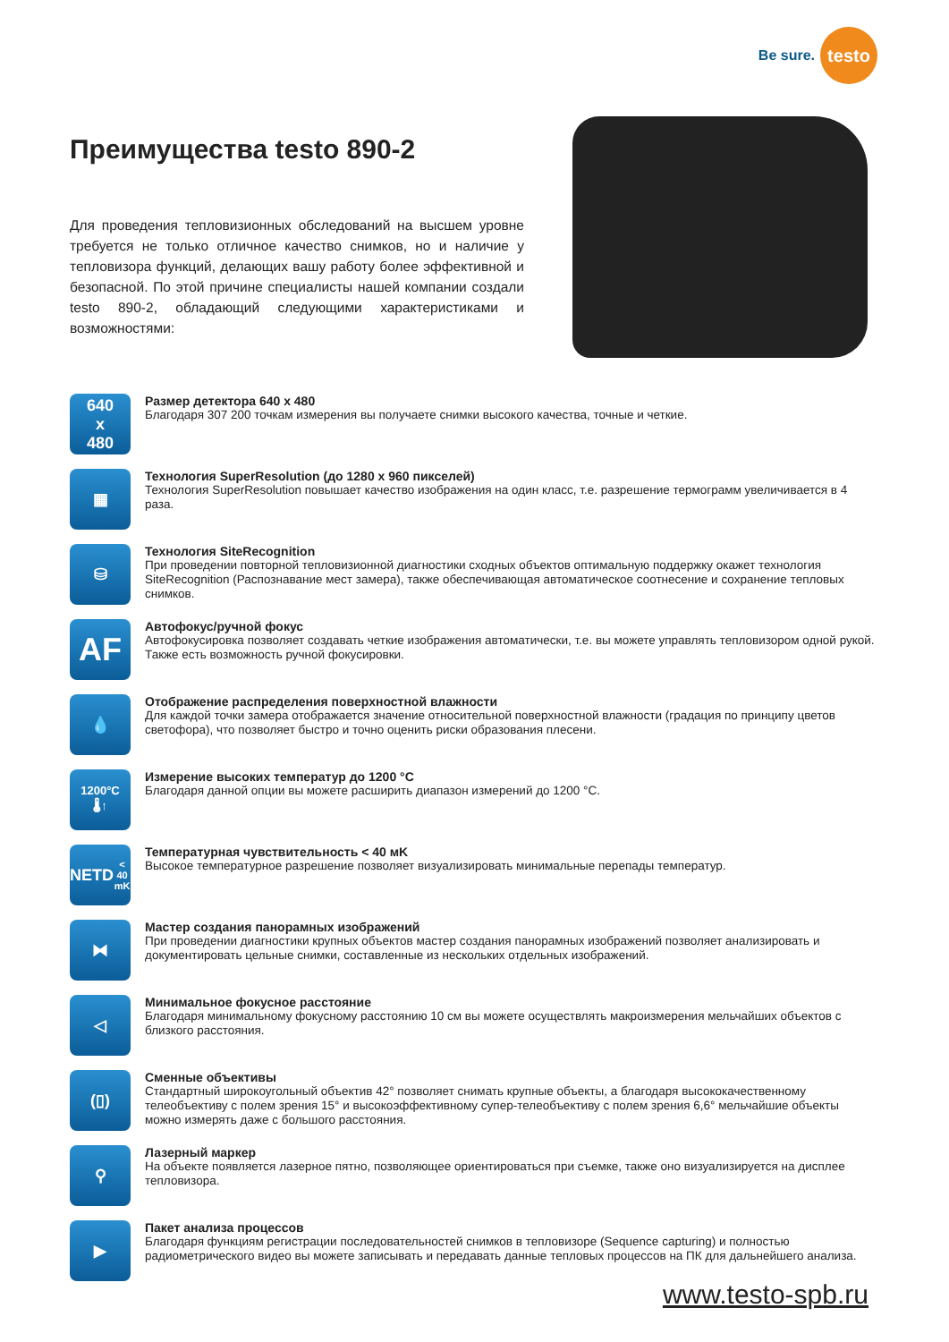Be sure.
testo
Преимущества testo 890-2
Для проведения тепловизионных обследований на высшем уровне требуется не только отличное качество снимков, но и наличие у тепловизора функций, делающих вашу работу более эффективной и безопасной. По этой причине специалисты нашей компании создали testo 890-2, обладающий следующими характеристиками и возможностями:
640
x
480
Размер детектора 640 x 480
Благодаря 307 200 точкам измерения вы получаете снимки высокого качества, точные и четкие.
▦
Технология SuperResolution (до 1280 x 960 пикселей)
Технология SuperResolution повышает качество изображения на один класс, т.е. разрешение термограмм увеличивается в 4 раза.
⛁
Технология SiteRecognition
При проведении повторной тепловизионной диагностики сходных объектов оптимальную поддержку окажет технология SiteRecognition (Распознавание мест замера), также обеспечивающая автоматическое соотнесение и сохранение тепловых снимков.
AF
Автофокус/ручной фокус
Автофокусировка позволяет создавать четкие изображения автоматически, т.е. вы можете управлять тепловизором одной рукой.
Также есть возможность ручной фокусировки.
💧
Отображение распределения поверхностной влажности
Для каждой точки замера отображается значение относительной поверхностной влажности (градация по принципу цветов светофора), что позволяет быстро и точно оценить риски образования плесени.
1200°C
🌡↑
Измерение высоких температур до 1200 °C
Благодаря данной опции вы можете расширить диапазон измерений до 1200 °C.
NETD
< 40 mK
Температурная чувствительность < 40 мK
Высокое температурное разрешение позволяет визуализировать минимальные перепады температур.
⧓
Мастер создания панорамных изображений
При проведении диагностики крупных объектов мастер создания панорамных изображений позволяет анализировать и документировать цельные снимки, составленные из нескольких отдельных изображений.
◁
Минимальное фокусное расстояние
Благодаря минимальному фокусному расстоянию 10 см вы можете осуществлять макроизмерения мельчайших объектов с близкого расстояния.
(▯)
Сменные объективы
Стандартный широкоугольный объектив 42° позволяет снимать крупные объекты, а благодаря высококачественному телеобъективу с полем зрения 15° и высокоэффективному супер-телеобъективу с полем зрения 6,6° мельчайшие объекты можно измерять даже с большого расстояния.
⚲
Лазерный маркер
На объекте появляется лазерное пятно, позволяющее ориентироваться при съемке, также оно визуализируется на дисплее тепловизора.
▶
Пакет анализа процессов
Благодаря функциям регистрации последовательностей снимков в тепловизоре (Sequence capturing) и полностью радиометрического видео вы можете записывать и передавать данные тепловых процессов на ПК для дальнейшего анализа.
www.testo-spb.ru